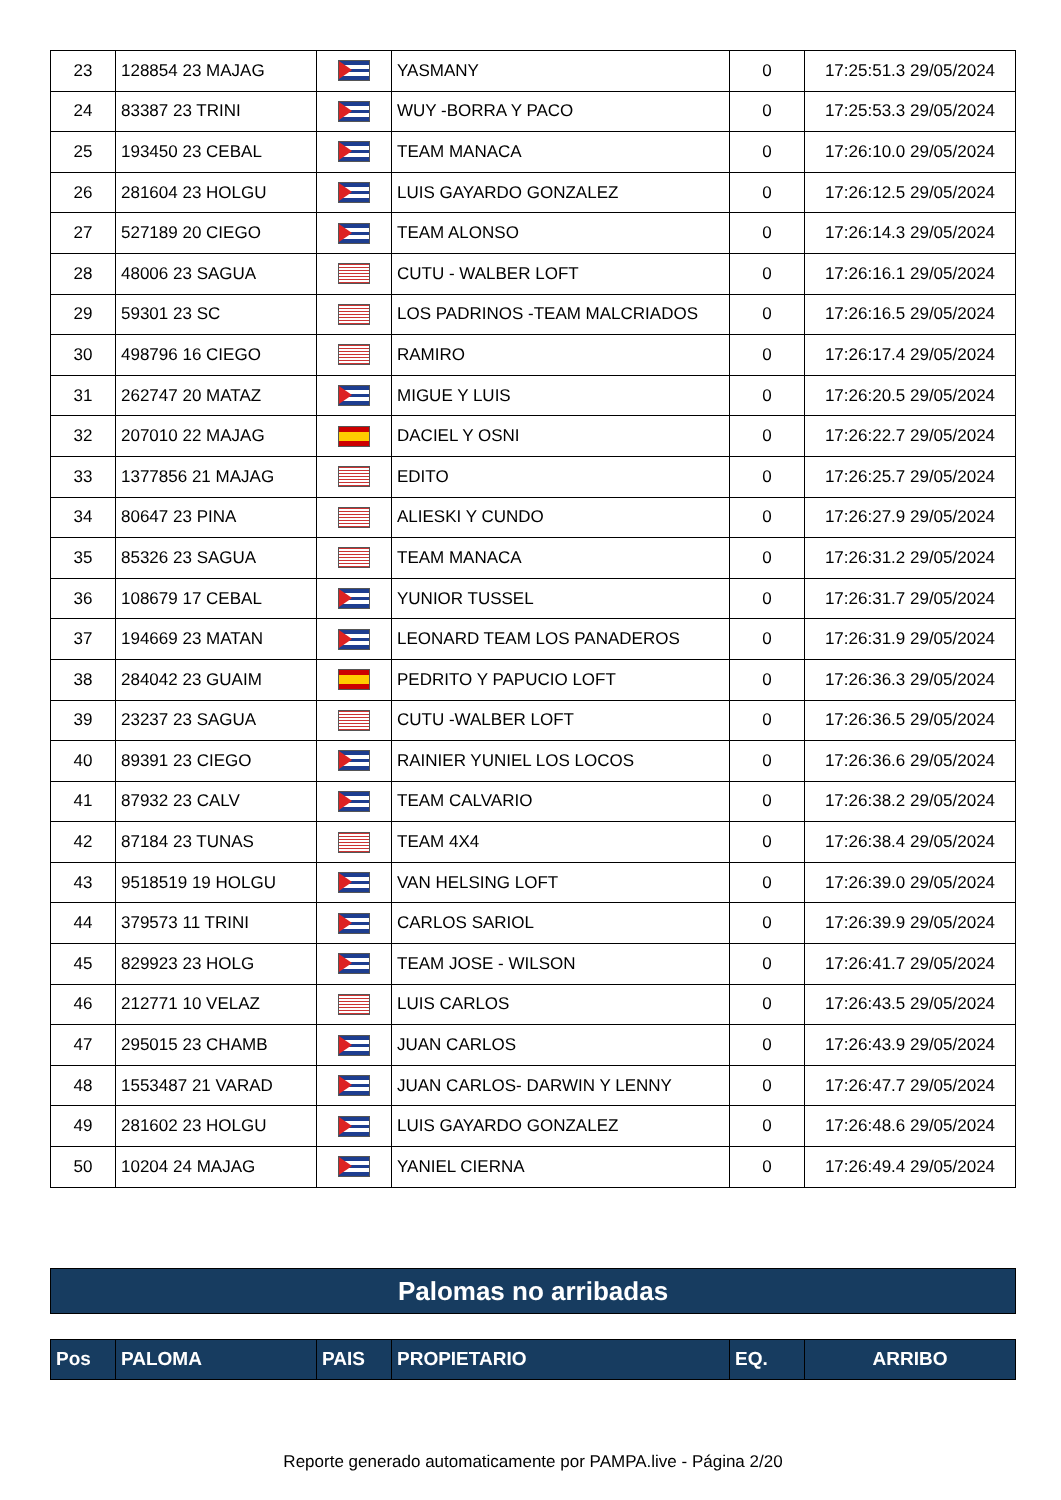| 23 | 128854 23 MAJAG | | YASMANY | 0 | 17:25:51.3 29/05/2024 |
| 24 | 83387 23 TRINI | | WUY -BORRA Y PACO | 0 | 17:25:53.3 29/05/2024 |
| 25 | 193450 23 CEBAL | | TEAM MANACA | 0 | 17:26:10.0 29/05/2024 |
| 26 | 281604 23 HOLGU | | LUIS GAYARDO GONZALEZ | 0 | 17:26:12.5 29/05/2024 |
| 27 | 527189 20 CIEGO | | TEAM ALONSO | 0 | 17:26:14.3 29/05/2024 |
| 28 | 48006 23 SAGUA | | CUTU - WALBER LOFT | 0 | 17:26:16.1 29/05/2024 |
| 29 | 59301 23 SC | | LOS PADRINOS -TEAM MALCRIADOS | 0 | 17:26:16.5 29/05/2024 |
| 30 | 498796 16 CIEGO | | RAMIRO | 0 | 17:26:17.4 29/05/2024 |
| 31 | 262747 20 MATAZ | | MIGUE Y LUIS | 0 | 17:26:20.5 29/05/2024 |
| 32 | 207010 22 MAJAG | | DACIEL Y OSNI | 0 | 17:26:22.7 29/05/2024 |
| 33 | 1377856 21 MAJAG | | EDITO | 0 | 17:26:25.7 29/05/2024 |
| 34 | 80647 23 PINA | | ALIESKI Y CUNDO | 0 | 17:26:27.9 29/05/2024 |
| 35 | 85326 23 SAGUA | | TEAM MANACA | 0 | 17:26:31.2 29/05/2024 |
| 36 | 108679 17 CEBAL | | YUNIOR TUSSEL | 0 | 17:26:31.7 29/05/2024 |
| 37 | 194669 23 MATAN | | LEONARD TEAM LOS PANADEROS | 0 | 17:26:31.9 29/05/2024 |
| 38 | 284042 23 GUAIM | | PEDRITO Y PAPUCIO LOFT | 0 | 17:26:36.3 29/05/2024 |
| 39 | 23237 23 SAGUA | | CUTU -WALBER LOFT | 0 | 17:26:36.5 29/05/2024 |
| 40 | 89391 23 CIEGO | | RAINIER YUNIEL LOS LOCOS | 0 | 17:26:36.6 29/05/2024 |
| 41 | 87932 23 CALV | | TEAM CALVARIO | 0 | 17:26:38.2 29/05/2024 |
| 42 | 87184 23 TUNAS | | TEAM 4X4 | 0 | 17:26:38.4 29/05/2024 |
| 43 | 9518519 19 HOLGU | | VAN HELSING LOFT | 0 | 17:26:39.0 29/05/2024 |
| 44 | 379573 11 TRINI | | CARLOS SARIOL | 0 | 17:26:39.9 29/05/2024 |
| 45 | 829923 23 HOLG | | TEAM JOSE - WILSON | 0 | 17:26:41.7 29/05/2024 |
| 46 | 212771 10 VELAZ | | LUIS CARLOS | 0 | 17:26:43.5 29/05/2024 |
| 47 | 295015 23 CHAMB | | JUAN CARLOS | 0 | 17:26:43.9 29/05/2024 |
| 48 | 1553487 21 VARAD | | JUAN CARLOS- DARWIN Y LENNY | 0 | 17:26:47.7 29/05/2024 |
| 49 | 281602 23 HOLGU | | LUIS GAYARDO GONZALEZ | 0 | 17:26:48.6 29/05/2024 |
| 50 | 10204 24 MAJAG | | YANIEL CIERNA | 0 | 17:26:49.4 29/05/2024 |
Palomas no arribadas
| Pos | PALOMA | PAIS | PROPIETARIO | EQ. | ARRIBO |
| --- | --- | --- | --- | --- | --- |
Reporte generado automaticamente por PAMPA.live - Página 2/20